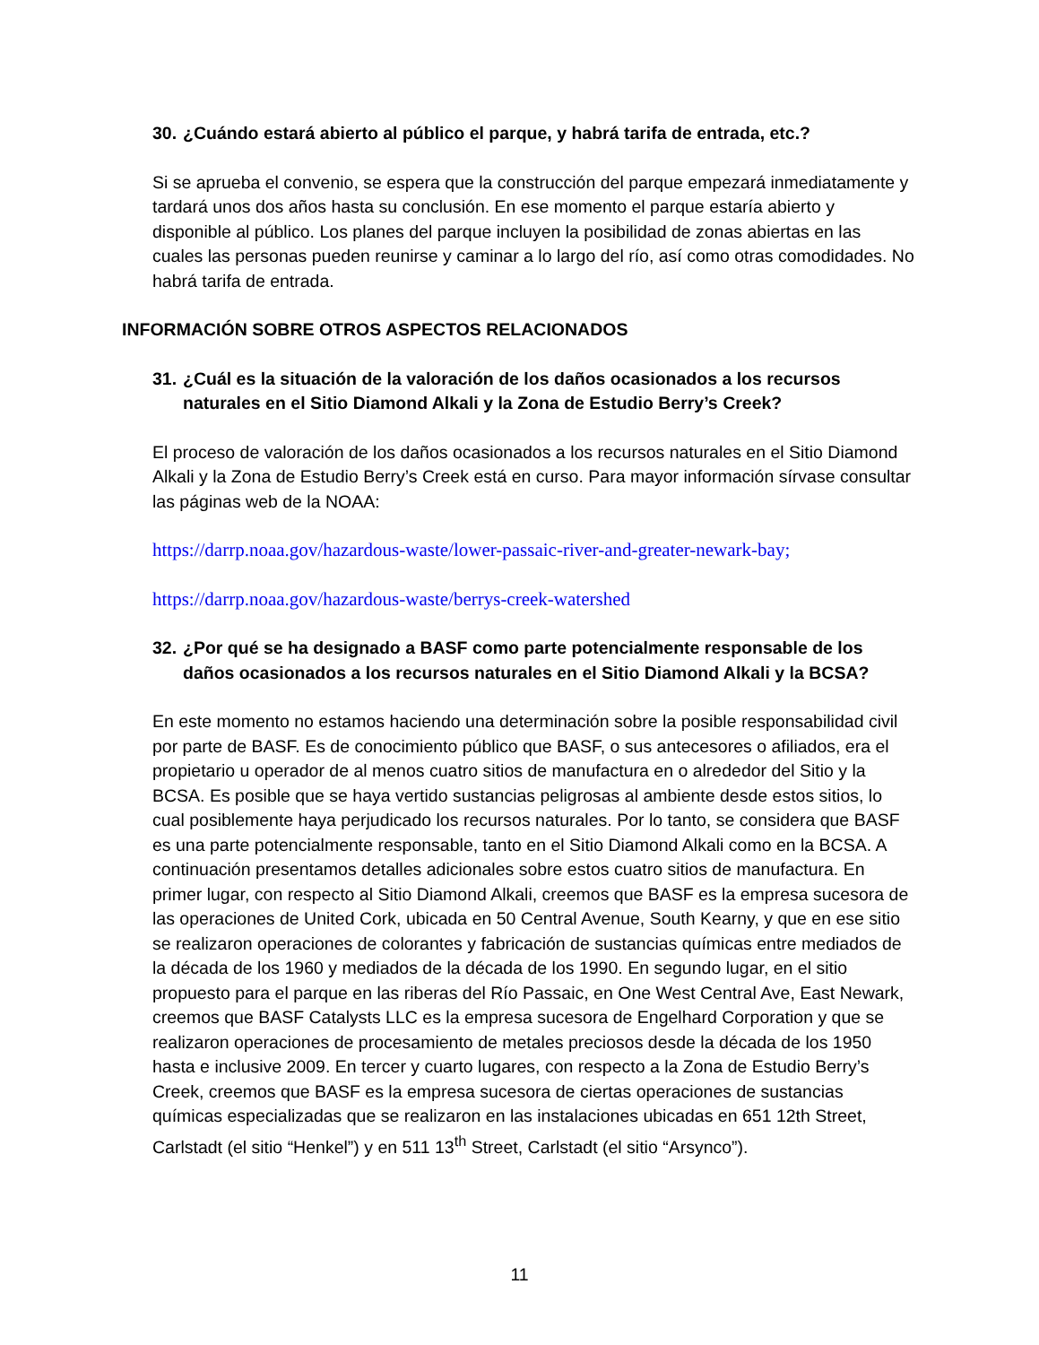30. ¿Cuándo estará abierto al público el parque, y habrá tarifa de entrada, etc.?
Si se aprueba el convenio, se espera que la construcción del parque empezará inmediatamente y tardará unos dos años hasta su conclusión. En ese momento el parque estaría abierto y disponible al público. Los planes del parque incluyen la posibilidad de zonas abiertas en las cuales las personas pueden reunirse y caminar a lo largo del río, así como otras comodidades. No habrá tarifa de entrada.
INFORMACIÓN SOBRE OTROS ASPECTOS RELACIONADOS
31. ¿Cuál es la situación de la valoración de los daños ocasionados a los recursos naturales en el Sitio Diamond Alkali y la Zona de Estudio Berry’s Creek?
El proceso de valoración de los daños ocasionados a los recursos naturales en el Sitio Diamond Alkali y la Zona de Estudio Berry’s Creek está en curso. Para mayor información sírvase consultar las páginas web de la NOAA:
https://darrp.noaa.gov/hazardous-waste/lower-passaic-river-and-greater-newark-bay;
https://darrp.noaa.gov/hazardous-waste/berrys-creek-watershed
32. ¿Por qué se ha designado a BASF como parte potencialmente responsable de los daños ocasionados a los recursos naturales en el Sitio Diamond Alkali y la BCSA?
En este momento no estamos haciendo una determinación sobre la posible responsabilidad civil por parte de BASF. Es de conocimiento público que BASF, o sus antecesores o afiliados, era el propietario u operador de al menos cuatro sitios de manufactura en o alrededor del Sitio y la BCSA. Es posible que se haya vertido sustancias peligrosas al ambiente desde estos sitios, lo cual posiblemente haya perjudicado los recursos naturales. Por lo tanto, se considera que BASF es una parte potencialmente responsable, tanto en el Sitio Diamond Alkali como en la BCSA. A continuación presentamos detalles adicionales sobre estos cuatro sitios de manufactura. En primer lugar, con respecto al Sitio Diamond Alkali, creemos que BASF es la empresa sucesora de las operaciones de United Cork, ubicada en 50 Central Avenue, South Kearny, y que en ese sitio se realizaron operaciones de colorantes y fabricación de sustancias químicas entre mediados de la década de los 1960 y mediados de la década de los 1990. En segundo lugar, en el sitio propuesto para el parque en las riberas del Río Passaic, en One West Central Ave, East Newark, creemos que BASF Catalysts LLC es la empresa sucesora de Engelhard Corporation y que se realizaron operaciones de procesamiento de metales preciosos desde la década de los 1950 hasta e inclusive 2009. En tercer y cuarto lugares, con respecto a la Zona de Estudio Berry’s Creek, creemos que BASF es la empresa sucesora de ciertas operaciones de sustancias químicas especializadas que se realizaron en las instalaciones ubicadas en 651 12th Street, Carlstadt (el sitio “Henkel”) y en 511 13<sup>th</sup> Street, Carlstadt (el sitio “Arsynco”).
11